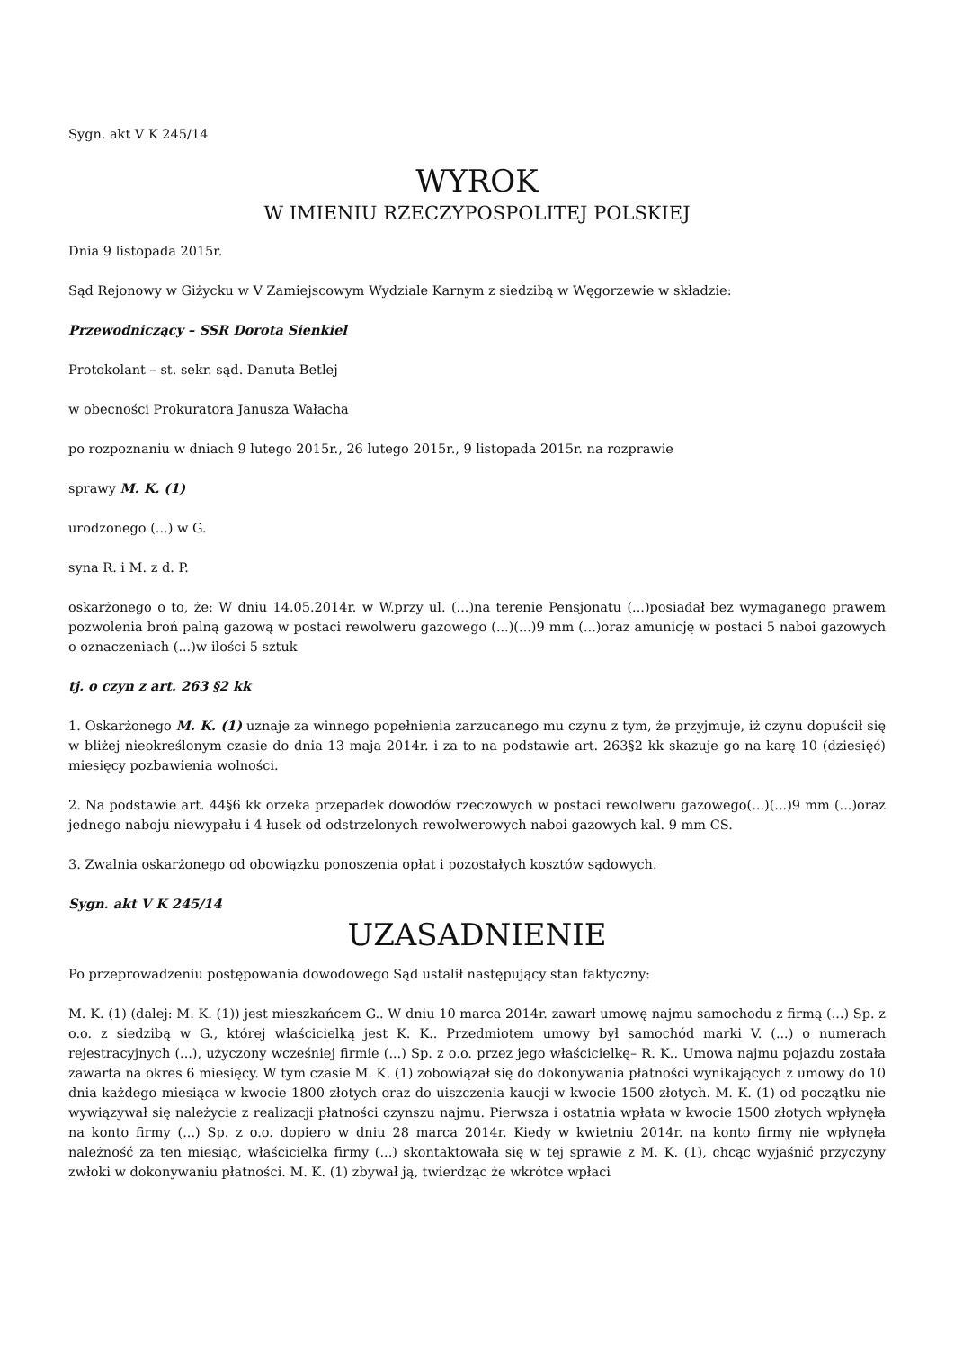Sygn. akt V K 245/14
WYROK
W IMIENIU RZECZYPOSPOLITEJ POLSKIEJ
Dnia 9 listopada 2015r.
Sąd Rejonowy w Giżycku w V Zamiejscowym Wydziale Karnym z siedzibą w Węgorzewie w składzie:
Przewodniczący – SSR Dorota Sienkiel
Protokolant – st. sekr. sąd. Danuta Betlej
w obecności Prokuratora Janusza Wałacha
po rozpoznaniu w dniach 9 lutego 2015r., 26 lutego 2015r., 9 listopada 2015r. na rozprawie
sprawy M. K. (1)
urodzonego (...) w G.
syna R. i M. z d. P.
oskarżonego o to, że: W dniu 14.05.2014r. w W.przy ul. (...)na terenie Pensjonatu (...)posiadał bez wymaganego prawem pozwolenia broń palną gazową w postaci rewolweru gazowego (...)(...)9 mm (...)oraz amunicję w postaci 5 naboi gazowych o oznaczeniach (...)w ilości 5 sztuk
tj. o czyn z art. 263 §2 kk
1. Oskarżonego M. K. (1) uznaje za winnego popełnienia zarzucanego mu czynu z tym, że przyjmuje, iż czynu dopuścił się w bliżej nieokreślonym czasie do dnia 13 maja 2014r. i za to na podstawie art. 263§2 kk skazuje go na karę 10 (dziesięć) miesięcy pozbawienia wolności.
2. Na podstawie art. 44§6 kk orzeka przepadek dowodów rzeczowych w postaci rewolweru gazowego(...)(...)9 mm (...)oraz jednego naboju niewypału i 4 łusek od odstrzelonych rewolwerowych naboi gazowych kal. 9 mm CS.
3. Zwalnia oskarżonego od obowiązku ponoszenia opłat i pozostałych kosztów sądowych.
Sygn. akt V K 245/14
UZASADNIENIE
Po przeprowadzeniu postępowania dowodowego Sąd ustalił następujący stan faktyczny:
M. K. (1) (dalej: M. K. (1)) jest mieszkańcem G.. W dniu 10 marca 2014r. zawarł umowę najmu samochodu z firmą (...) Sp. z o.o. z siedzibą w G., której właścicielką jest K. K.. Przedmiotem umowy był samochód marki V. (...) o numerach rejestracyjnych (...), użyczony wcześniej firmie (...) Sp. z o.o. przez jego właścicielkę– R. K.. Umowa najmu pojazdu została zawarta na okres 6 miesięcy. W tym czasie M. K. (1) zobowiązał się do dokonywania płatności wynikających z umowy do 10 dnia każdego miesiąca w kwocie 1800 złotych oraz do uiszczenia kaucji w kwocie 1500 złotych. M. K. (1) od początku nie wywiązywał się należycie z realizacji płatności czynszu najmu. Pierwsza i ostatnia wpłata w kwocie 1500 złotych wpłynęła na konto firmy (...) Sp. z o.o. dopiero w dniu 28 marca 2014r. Kiedy w kwietniu 2014r. na konto firmy nie wpłynęła należność za ten miesiąc, właścicielka firmy (...) skontaktowała się w tej sprawie z M. K. (1), chcąc wyjaśnić przyczyny zwłoki w dokonywaniu płatności. M. K. (1) zbywał ją, twierdząc że wkrótce wpłaci